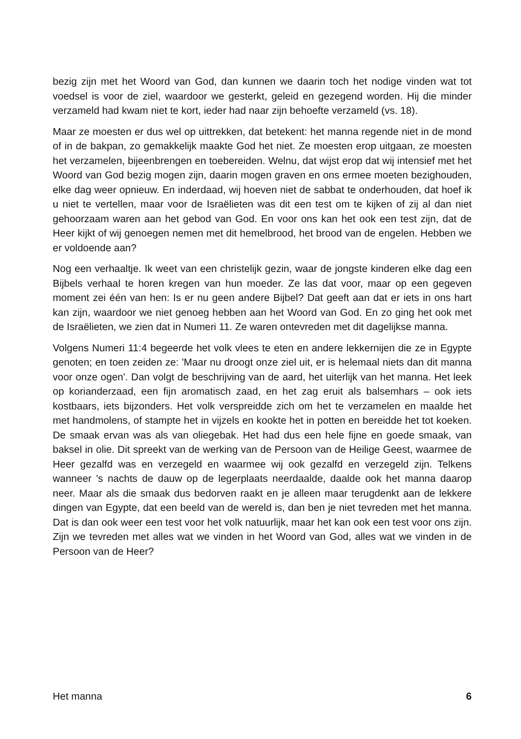bezig zijn met het Woord van God, dan kunnen we daarin toch het nodige vinden wat tot voedsel is voor de ziel, waardoor we gesterkt, geleid en gezegend worden. Hij die minder verzameld had kwam niet te kort, ieder had naar zijn behoefte verzameld (vs. 18).
Maar ze moesten er dus wel op uittrekken, dat betekent: het manna regende niet in de mond of in de bakpan, zo gemakkelijk maakte God het niet. Ze moesten erop uitgaan, ze moesten het verzamelen, bijeenbrengen en toebereiden. Welnu, dat wijst erop dat wij intensief met het Woord van God bezig mogen zijn, daarin mogen graven en ons ermee moeten bezighouden, elke dag weer opnieuw. En inderdaad, wij hoeven niet de sabbat te onderhouden, dat hoef ik u niet te vertellen, maar voor de Israëlieten was dit een test om te kijken of zij al dan niet gehoorzaam waren aan het gebod van God. En voor ons kan het ook een test zijn, dat de Heer kijkt of wij genoegen nemen met dit hemelbrood, het brood van de engelen. Hebben we er voldoende aan?
Nog een verhaaltje. Ik weet van een christelijk gezin, waar de jongste kinderen elke dag een Bijbels verhaal te horen kregen van hun moeder. Ze las dat voor, maar op een gegeven moment zei één van hen: Is er nu geen andere Bijbel? Dat geeft aan dat er iets in ons hart kan zijn, waardoor we niet genoeg hebben aan het Woord van God. En zo ging het ook met de Israëlieten, we zien dat in Numeri 11. Ze waren ontevreden met dit dagelijkse manna.
Volgens Numeri 11:4 begeerde het volk vlees te eten en andere lekkernijen die ze in Egypte genoten; en toen zeiden ze: 'Maar nu droogt onze ziel uit, er is helemaal niets dan dit manna voor onze ogen'. Dan volgt de beschrijving van de aard, het uiterlijk van het manna. Het leek op korianderzaad, een fijn aromatisch zaad, en het zag eruit als balsemhars – ook iets kostbaars, iets bijzonders. Het volk verspreidde zich om het te verzamelen en maalde het met handmolens, of stampte het in vijzels en kookte het in potten en bereidde het tot koeken. De smaak ervan was als van oliegebak. Het had dus een hele fijne en goede smaak, van baksel in olie. Dit spreekt van de werking van de Persoon van de Heilige Geest, waarmee de Heer gezalfd was en verzegeld en waarmee wij ook gezalfd en verzegeld zijn. Telkens wanneer 's nachts de dauw op de legerplaats neerdaalde, daalde ook het manna daarop neer. Maar als die smaak dus bedorven raakt en je alleen maar terugdenkt aan de lekkere dingen van Egypte, dat een beeld van de wereld is, dan ben je niet tevreden met het manna. Dat is dan ook weer een test voor het volk natuurlijk, maar het kan ook een test voor ons zijn. Zijn we tevreden met alles wat we vinden in het Woord van God, alles wat we vinden in de Persoon van de Heer?
Het manna 6